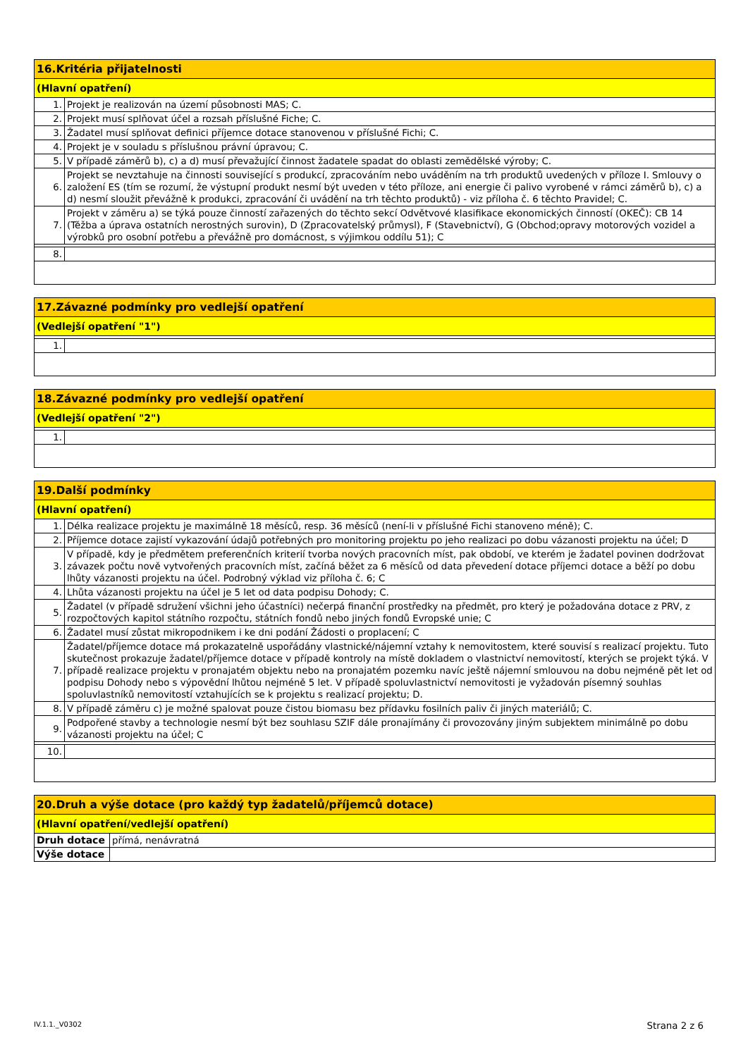| 16.Kritéria přijatelnosti | |
| --- | --- |
| (Hlavní opatření) | |
| 1. | Projekt je realizován na území působnosti MAS; C. |
| 2. | Projekt musí splňovat účel a rozsah příslušné Fiche; C. |
| 3. | Žadatel musí splňovat definici příjemce dotace stanovenou v příslušné Fichi; C. |
| 4. | Projekt je v souladu s příslušnou právní úpravou; C. |
| 5. | V případě záměrů b), c) a d) musí převažující činnost žadatele spadat do oblasti zemědělské výroby; C. |
| 6. | Projekt se nevztahuje na činnosti související s produkcí, zpracováním nebo uváděním na trh produktů uvedených v příloze I. Smlouvy o založení ES (tím se rozumí, že výstupní produkt nesmí být uveden v této příloze, ani energie či palivo vyrobené v rámci záměrů b), c) a d) nesmí sloužit převážně k produkci, zpracování či uvádění na trh těchto produktů) - viz příloha č. 6 těchto Pravidel; C. |
| 7. | Projekt v záměru a) se týká pouze činností zařazených do těchto sekcí Odvětvové klasifikace ekonomických činností (OKEČ): CB 14 (Těžba a úprava ostatních nerostných surovin), D (Zpracovatelský průmysl), F (Stavebnictví), G (Obchod;opravy motorových vozidel a výrobků pro osobní potřebu a převážně pro domácnost, s výjimkou oddílu 51); C |
| 8. | |
| 17.Závazné podmínky pro vedlejší opatření | |
| --- | --- |
| (Vedlejší opatření "1") | |
| 1. | |
| 18.Závazné podmínky pro vedlejší opatření | |
| --- | --- |
| (Vedlejší opatření "2") | |
| 1. | |
| 19.Další podmínky | |
| --- | --- |
| (Hlavní opatření) | |
| 1. | Délka realizace projektu je maximálně 18 měsíců, resp. 36 měsíců (není-li v příslušné Fichi stanoveno méně); C. |
| 2. | Příjemce dotace zajistí vykazování údajů potřebných pro monitoring projektu po jeho realizaci po dobu vázanosti projektu na účel; D |
| 3. | V případě, kdy je předmětem preferenčních kriterií tvorba nových pracovních míst, pak období, ve kterém je žadatel povinen dodržovat závazek počtu nově vytvořených pracovních míst, začíná běžet za 6 měsíců od data převedení dotace příjemci dotace a běží po dobu lhůty vázanosti projektu na účel. Podrobný výklad viz příloha č. 6; C |
| 4. | Lhůta vázanosti projektu na účel je 5 let od data podpisu Dohody; C. |
| 5. | Žadatel (v případě sdružení všichni jeho účastníci) nečerpá finanční prostředky na předmět, pro který je požadována dotace z PRV, z rozpočtových kapitol státního rozpočtu, státních fondů nebo jiných fondů Evropské unie; C |
| 6. | Žadatel musí zůstat mikropodnikem i ke dni podání Žádosti o proplacení; C |
| 7. | Žadatel/příjemce dotace má prokazatelně uspořádány vlastnické/nájemní vztahy k nemovitostem, které souvisí s realizací projektu. Tuto skutečnost prokazuje žadatel/příjemce dotace v případě kontroly na místě dokladem o vlastnictví nemovitostí, kterých se projekt týká. V případě realizace projektu v pronajatém objektu nebo na pronajatém pozemku navíc ještě nájemní smlouvou na dobu nejméně pět let od podpisu Dohody nebo s výpovědní lhůtou nejméně 5 let. V případě spoluvlastnictví nemovitosti je vyžadován písemný souhlas spoluvlastníků nemovitostí vztahujících se k projektu s realizací projektu; D. |
| 8. | V případě záměru c) je možné spalovat pouze čistou biomasu bez přídavku fosilních paliv či jiných materiálů; C. |
| 9. | Podpořené stavby a technologie nesmí být bez souhlasu SZIF dále pronajímány či provozovány jiným subjektem minimálně po dobu vázanosti projektu na účel; C |
| 10. | |
| 20.Druh a výše dotace (pro každý typ žadatelů/příjemců dotace) | |
| --- | --- |
| (Hlavní opatření/vedlejší opatření) | |
| Druh dotace | přímá, nenávratná |
| Výše dotace | |
IV.1.1._V0302 Strana 2 z 6